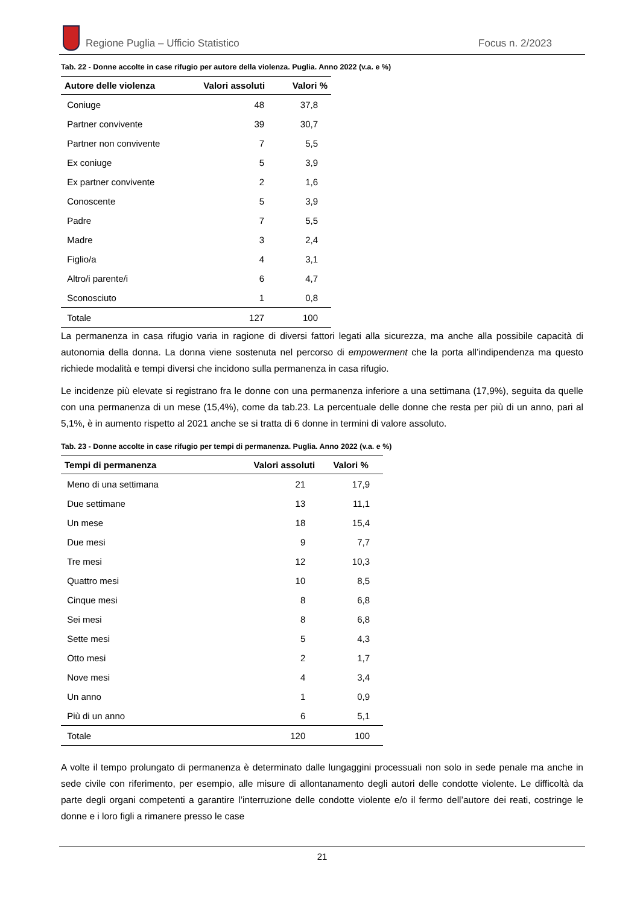Regione Puglia – Ufficio Statistico
Focus n. 2/2023
Tab. 22 - Donne accolte in case rifugio per autore della violenza. Puglia. Anno 2022 (v.a. e %)
| Autore delle violenza | Valori assoluti | Valori % |
| --- | --- | --- |
| Coniuge | 48 | 37,8 |
| Partner convivente | 39 | 30,7 |
| Partner non convivente | 7 | 5,5 |
| Ex coniuge | 5 | 3,9 |
| Ex partner convivente | 2 | 1,6 |
| Conoscente | 5 | 3,9 |
| Padre | 7 | 5,5 |
| Madre | 3 | 2,4 |
| Figlio/a | 4 | 3,1 |
| Altro/i parente/i | 6 | 4,7 |
| Sconosciuto | 1 | 0,8 |
| Totale | 127 | 100 |
La permanenza in casa rifugio varia in ragione di diversi fattori legati alla sicurezza, ma anche alla possibile capacità di autonomia della donna. La donna viene sostenuta nel percorso di empowerment che la porta all’indipendenza ma questo richiede modalità e tempi diversi che incidono sulla permanenza in casa rifugio.
Le incidenze più elevate si registrano fra le donne con una permanenza inferiore a una settimana (17,9%), seguita da quelle con una permanenza di un mese (15,4%), come da tab.23. La percentuale delle donne che resta per più di un anno, pari al 5,1%, è in aumento rispetto al 2021 anche se si tratta di 6 donne in termini di valore assoluto.
Tab. 23 - Donne accolte in case rifugio per tempi di permanenza. Puglia. Anno 2022 (v.a. e %)
| Tempi di permanenza | Valori assoluti | Valori % |
| --- | --- | --- |
| Meno di una settimana | 21 | 17,9 |
| Due settimane | 13 | 11,1 |
| Un mese | 18 | 15,4 |
| Due mesi | 9 | 7,7 |
| Tre mesi | 12 | 10,3 |
| Quattro mesi | 10 | 8,5 |
| Cinque mesi | 8 | 6,8 |
| Sei mesi | 8 | 6,8 |
| Sette mesi | 5 | 4,3 |
| Otto mesi | 2 | 1,7 |
| Nove mesi | 4 | 3,4 |
| Un anno | 1 | 0,9 |
| Più di un anno | 6 | 5,1 |
| Totale | 120 | 100 |
A volte il tempo prolungato di permanenza è determinato dalle lungaggini processuali non solo in sede penale ma anche in sede civile con riferimento, per esempio, alle misure di allontanamento degli autori delle condotte violente. Le difficoltà da parte degli organi competenti a garantire l’interruzione delle condotte violente e/o il fermo dell’autore dei reati, costringe le donne e i loro figli a rimanere presso le case
21